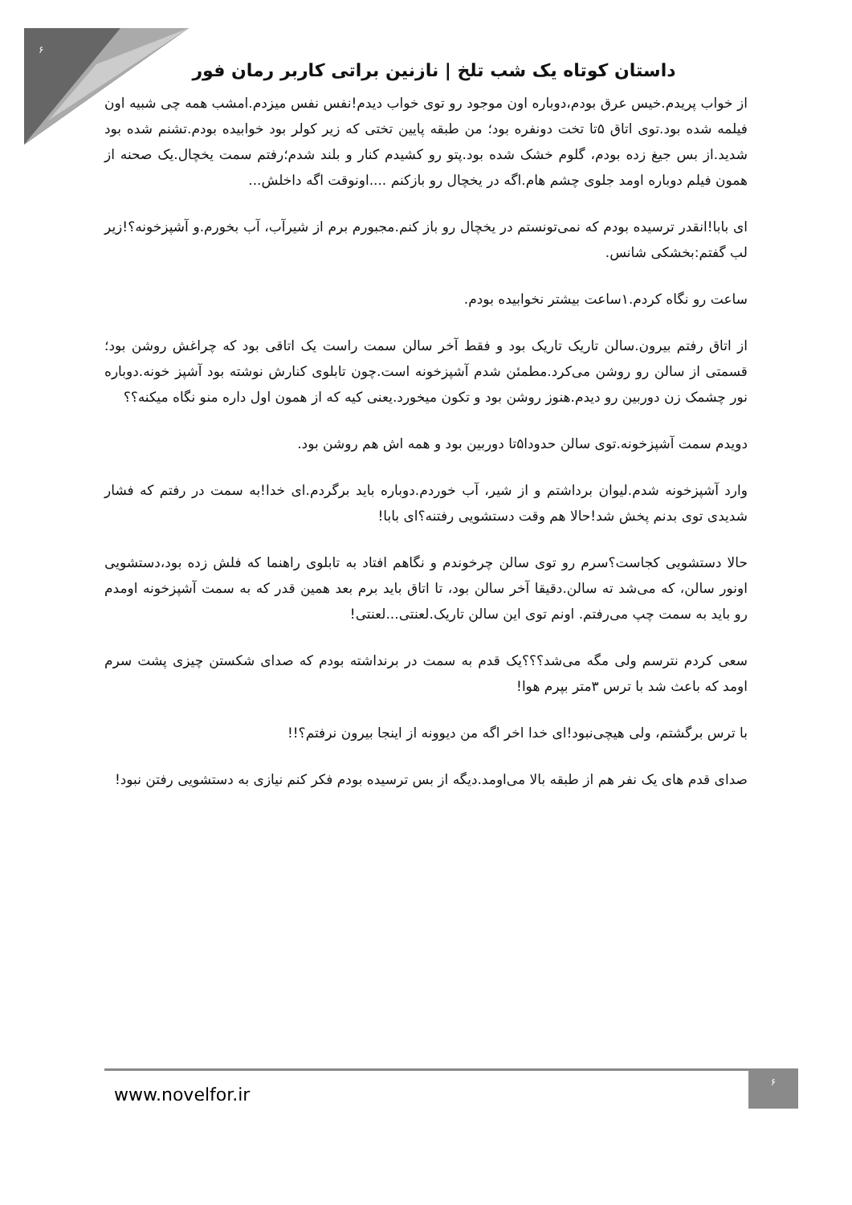۶
داستان کوتاه یک شب تلخ | نازنین براتی کاربر رمان فور
از خواب پریدم.خیس عرق بودم،دوباره اون موجود رو توی خواب دیدم!نفس نفس میزدم.امشب همه چی شبیه اون فیلمه شده بود.توی اتاق ۵تا تخت دونفره بود؛ من طبقه پایین تختی که زیر کولر بود خوابیده بودم.تشنم شده بود شدید.از بس جیغ زده بودم، گلوم خشک شده بود.پتو رو کشیدم کنار و بلند شدم؛رفتم سمت یخچال.یک صحنه از همون فیلم دوباره اومد جلوی چشم هام.اگه در یخچال رو بازکنم ....اونوقت اگه داخلش...
ای بابا!انقدر ترسیده بودم که نمی‌تونستم در یخچال رو باز کنم.مجبورم برم از شیرآب، آب بخورم.و آشپزخونه؟!زیر لب گفتم:بخشکی شانس.
ساعت رو نگاه کردم.۱ساعت بیشتر نخوابیده بودم.
از اتاق رفتم بیرون.سالن تاریک تاریک بود و فقط آخر سالن سمت راست یک اتاقی بود که چراغش روشن بود؛ قسمتی از سالن رو روشن می‌کرد.مطمئن شدم آشپزخونه است.چون تابلوی کنارش نوشته بود آشپز خونه.دوباره نور چشمک زن دوربین رو دیدم.هنوز روشن بود و تکون میخورد.یعنی کیه که از همون اول داره منو نگاه میکنه؟؟
دویدم سمت آشپزخونه.توی سالن حدودا۵تا دوربین بود و همه اش هم روشن بود.
وارد آشپزخونه شدم.لیوان برداشتم و از شیر، آب خوردم.دوباره باید برگردم.ای خدا!به سمت در رفتم که فشار شدیدی توی بدنم پخش شد!حالا هم وقت دستشویی رفتنه؟ای بابا!
حالا دستشویی کجاست؟سرم رو توی سالن چرخوندم و نگاهم افتاد به تابلوی راهنما که فلش زده بود،دستشویی اونور سالن، که می‌شد ته سالن.دقیقا آخر سالن بود، تا اتاق باید برم بعد همین قدر که به سمت آشپزخونه اومدم رو باید به سمت چپ می‌رفتم. اونم توی این سالن تاریک.لعنتی...لعنتی!
سعی کردم نترسم ولی مگه می‌شد؟؟؟یک قدم به سمت در برنداشته بودم که صدای شکستن چیزی پشت سرم اومد که باعث شد با ترس ۳متر بپرم هوا!
با ترس برگشتم، ولی هیچی‌نبود!ای خدا اخر اگه من دیوونه از اینجا بیرون نرفتم؟!!
صدای قدم های یک نفر هم از طبقه بالا می‌اومد.دیگه از بس ترسیده بودم فکر کنم نیازی به دستشویی رفتن نبود!
www.novelfor.ir
۶